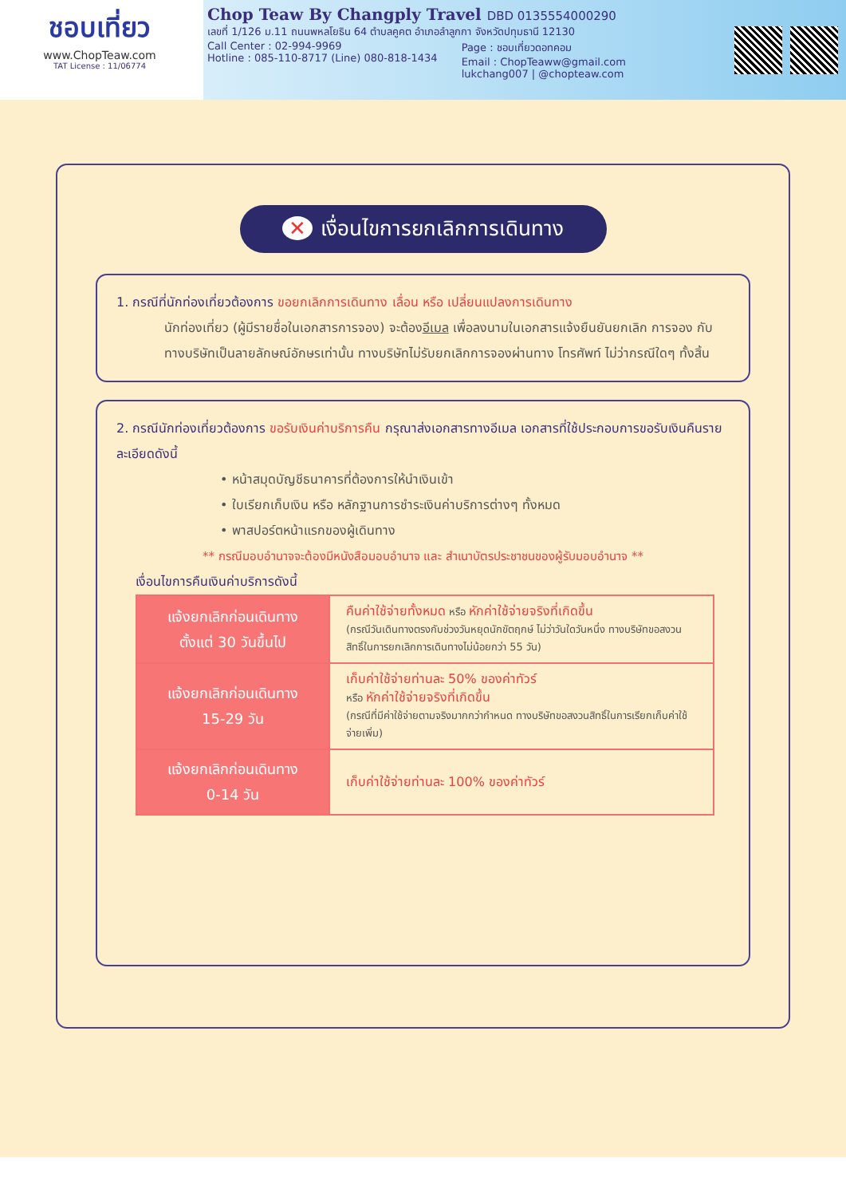ชอบเที่ยว
www.ChopTeaw.com
TAT License : 11/06774
Chop Teaw By Changply Travel DBD 0135554000290
เลขที่ 1/126 ม.11 ถนนพหลโยธิน 64 ตำบลคูคต อำเภอลำลูกกา จังหวัดปทุมธานี 12130
Call Center : 02-994-9969
Hotline : 085-110-8717 (Line) 080-818-1434
Page : ชอบเที่ยวดอทคอม
Email : ChopTeaww@gmail.com
lukchang007 | @chopteaw.com
✕ เงื่อนไขการยกเลิกการเดินทาง
1. กรณีที่นักท่องเที่ยวต้องการ ขอยกเลิกการเดินทาง เลื่อน หรือ เปลี่ยนแปลงการเดินทาง
นักท่องเที่ยว (ผู้มีรายชื่อในเอกสารการจอง) จะต้องอีเมล เพื่อลงนามในเอกสารแจ้งยืนยันยกเลิก การจอง กับทางบริษัทเป็นลายลักษณ์อักษรเท่านั้น ทางบริษัทไม่รับยกเลิกการจองผ่านทาง โทรศัพท์ ไม่ว่ากรณีใดๆ ทั้งสิ้น
2. กรณีนักท่องเที่ยวต้องการ ขอรับเงินค่าบริการคืน กรุณาส่งเอกสารทางอีเมล เอกสารที่ใช้ประกอบการขอรับเงินคืนรายละเอียดดังนี้
• หน้าสมุดบัญชีธนาคารที่ต้องการให้นำเงินเข้า
• ใบเรียกเก็บเงิน หรือ หลักฐานการชำระเงินค่าบริการต่างๆ ทั้งหมด
• พาสปอร์ตหน้าแรกของผู้เดินทาง
** กรณีมอบอำนาจจะต้องมีหนังสือมอบอำนาจ และ สำเนาบัตรประชาชนของผู้รับมอบอำนาจ **
เงื่อนไขการคืนเงินค่าบริการดังนี้
| แจ้งยกเลิกก่อนเดินทาง ตั้งแต่ 30 วันขึ้นไป | คืนค่าใช้จ่ายทั้งหมด หรือ หักค่าใช้จ่ายจริงที่เกิดขึ้น (กรณีวันเดินทางตรงกับช่วงวันหยุดนักขัตฤกษ์ ไม่ว่าวันใดวันหนึ่ง ทางบริษัทขอสงวนสิทธิ์ในการยกเลิกการเดินทางไม่น้อยกว่า 55 วัน) |
| แจ้งยกเลิกก่อนเดินทาง 15-29 วัน | เก็บค่าใช้จ่ายท่านละ 50% ของค่าทัวร์ หรือ หักค่าใช้จ่ายจริงที่เกิดขึ้น (กรณีที่มีค่าใช้จ่ายตามจริงมากกว่ากำหนด ทางบริษัทขอสงวนสิทธิ์ในการเรียกเก็บค่าใช้จ่ายเพิ่ม) |
| แจ้งยกเลิกก่อนเดินทาง 0-14 วัน | เก็บค่าใช้จ่ายท่านละ 100% ของค่าทัวร์ |